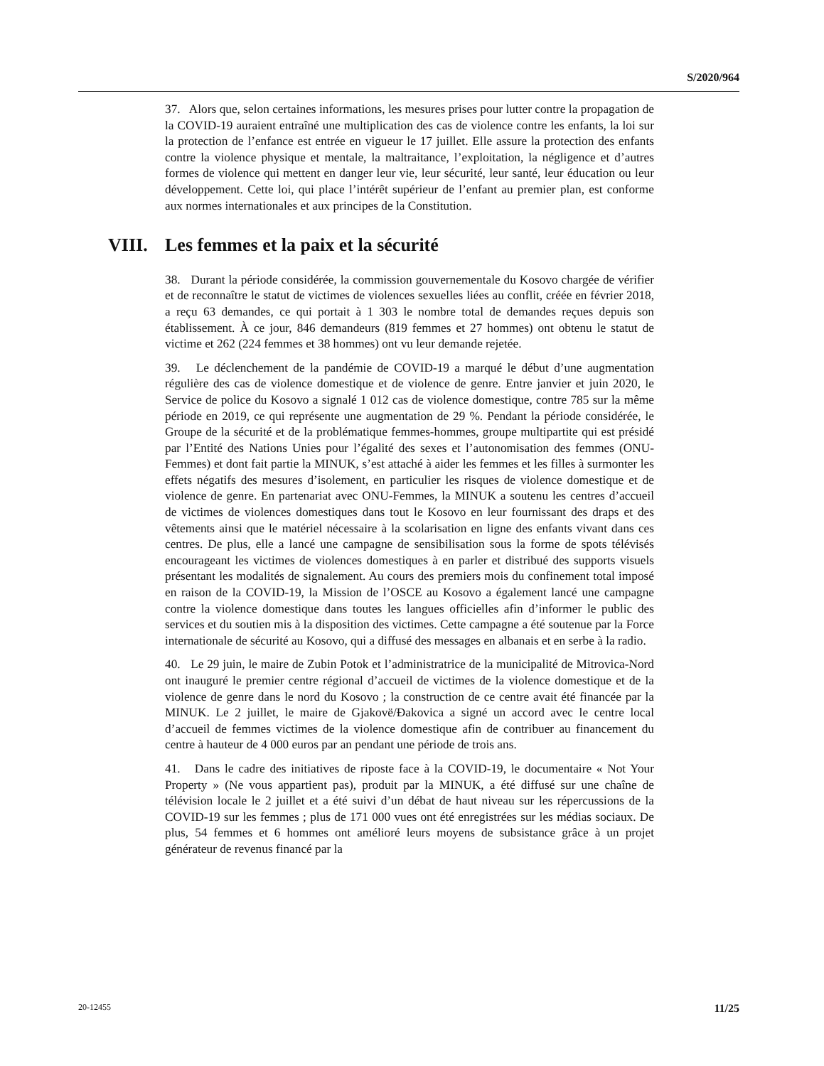S/2020/964
37. Alors que, selon certaines informations, les mesures prises pour lutter contre la propagation de la COVID-19 auraient entraîné une multiplication des cas de violence contre les enfants, la loi sur la protection de l’enfance est entrée en vigueur le 17 juillet. Elle assure la protection des enfants contre la violence physique et mentale, la maltraitance, l’exploitation, la négligence et d’autres formes de violence qui mettent en danger leur vie, leur sécurité, leur santé, leur éducation ou leur développement. Cette loi, qui place l’intérêt supérieur de l’enfant au premier plan, est conforme aux normes internationales et aux principes de la Constitution.
VIII. Les femmes et la paix et la sécurité
38. Durant la période considérée, la commission gouvernementale du Kosovo chargée de vérifier et de reconnaître le statut de victimes de violences sexuelles liées au conflit, créée en février 2018, a reçu 63 demandes, ce qui portait à 1 303 le nombre total de demandes reçues depuis son établissement. À ce jour, 846 demandeurs (819 femmes et 27 hommes) ont obtenu le statut de victime et 262 (224 femmes et 38 hommes) ont vu leur demande rejetée.
39. Le déclenchement de la pandémie de COVID-19 a marqué le début d’une augmentation régulière des cas de violence domestique et de violence de genre. Entre janvier et juin 2020, le Service de police du Kosovo a signalé 1 012 cas de violence domestique, contre 785 sur la même période en 2019, ce qui représente une augmentation de 29 %. Pendant la période considérée, le Groupe de la sécurité et de la problématique femmes-hommes, groupe multipartite qui est présidé par l’Entité des Nations Unies pour l’égalité des sexes et l’autonomisation des femmes (ONU-Femmes) et dont fait partie la MINUK, s’est attaché à aider les femmes et les filles à surmonter les effets négatifs des mesures d’isolement, en particulier les risques de violence domestique et de violence de genre. En partenariat avec ONU-Femmes, la MINUK a soutenu les centres d’accueil de victimes de violences domestiques dans tout le Kosovo en leur fournissant des draps et des vêtements ainsi que le matériel nécessaire à la scolarisation en ligne des enfants vivant dans ces centres. De plus, elle a lancé une campagne de sensibilisation sous la forme de spots télévisés encourageant les victimes de violences domestiques à en parler et distribué des supports visuels présentant les modalités de signalement. Au cours des premiers mois du confinement total imposé en raison de la COVID-19, la Mission de l’OSCE au Kosovo a également lancé une campagne contre la violence domestique dans toutes les langues officielles afin d’informer le public des services et du soutien mis à la disposition des victimes. Cette campagne a été soutenue par la Force internationale de sécurité au Kosovo, qui a diffusé des messages en albanais et en serbe à la radio.
40. Le 29 juin, le maire de Zubin Potok et l’administratrice de la municipalité de Mitrovica-Nord ont inauguré le premier centre régional d’accueil de victimes de la violence domestique et de la violence de genre dans le nord du Kosovo ; la construction de ce centre avait été financée par la MINUK. Le 2 juillet, le maire de Gjakovë/Đakovica a signé un accord avec le centre local d’accueil de femmes victimes de la violence domestique afin de contribuer au financement du centre à hauteur de 4 000 euros par an pendant une période de trois ans.
41. Dans le cadre des initiatives de riposte face à la COVID-19, le documentaire « Not Your Property » (Ne vous appartient pas), produit par la MINUK, a été diffusé sur une chaîne de télévision locale le 2 juillet et a été suivi d’un débat de haut niveau sur les répercussions de la COVID-19 sur les femmes ; plus de 171 000 vues ont été enregistrées sur les médias sociaux. De plus, 54 femmes et 6 hommes ont amélioré leurs moyens de subsistance grâce à un projet générateur de revenus financé par la
20-12455 11/25